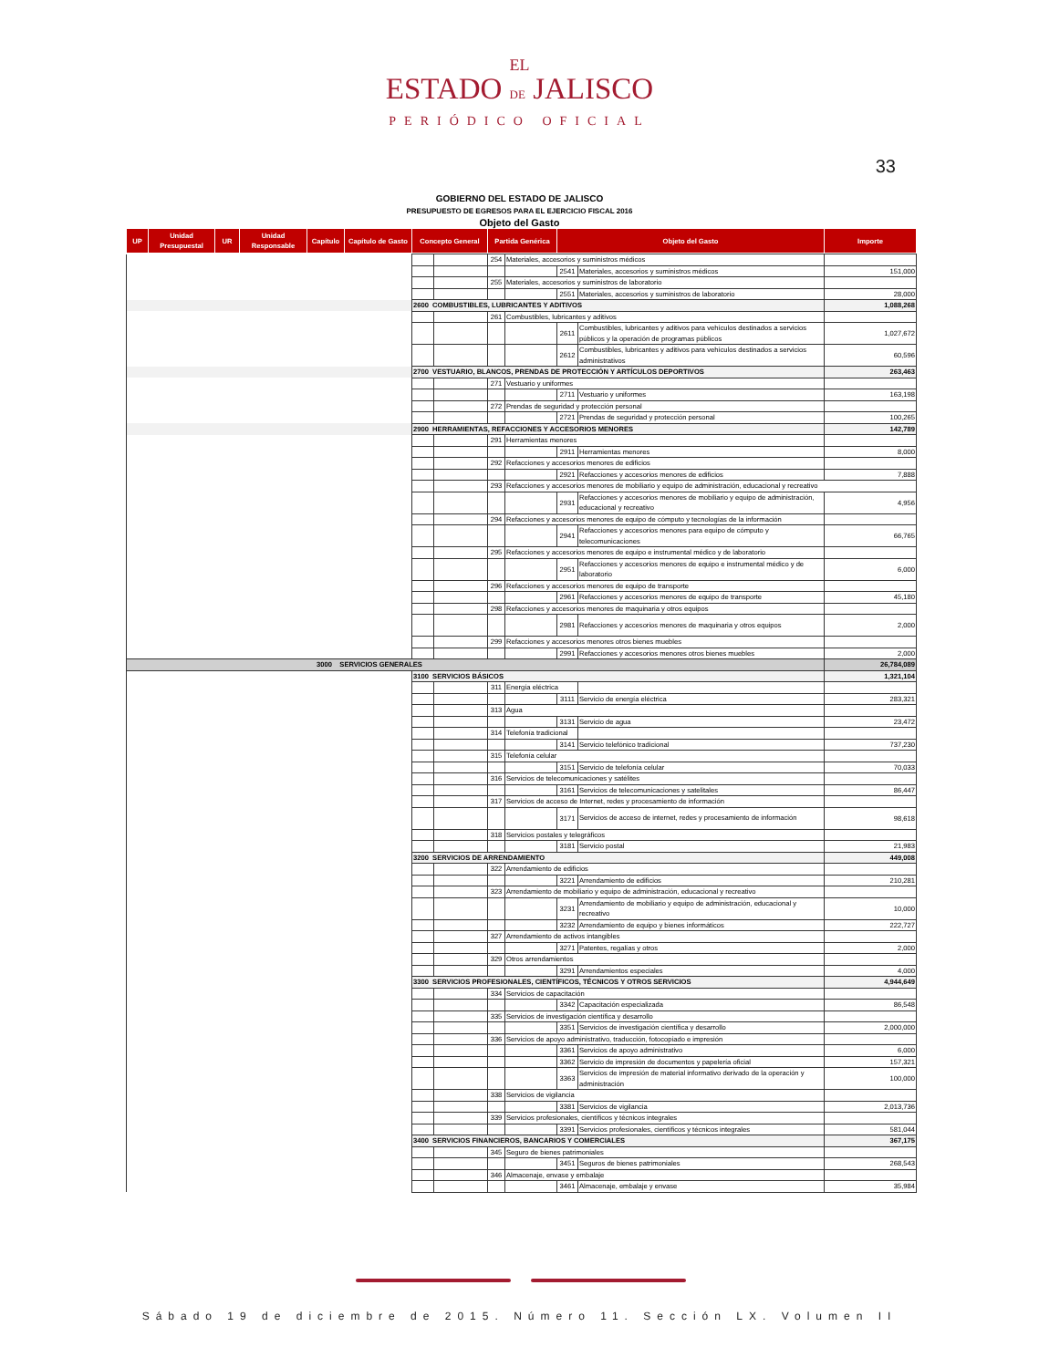EL
ESTADO DE JALISCO
PERIÓDICO OFICIAL
33
GOBIERNO DEL ESTADO DE JALISCO
PRESUPUESTO DE EGRESOS PARA EL EJERCICIO FISCAL 2016
Objeto del Gasto
| UP | Unidad Presupuestal | UR | Unidad Responsable | Capítulo | Capítulo de Gasto | Concepto General | Partida Genérica | Objeto del Gasto | Importe |
| | | | 254 | Materiales, accesorios y suministros médicos | | | |
| | | | | | 2541 | Materiales, accesorios y suministros médicos | 151,000 |
| | | | 255 | Materiales, accesorios y suministros de laboratorio | | | |
| | | | | | 2551 | Materiales, accesorios y suministros de laboratorio | 28,000 |
| | 2600 COMBUSTIBLES, LUBRICANTES Y ADITIVOS | | | | | | 1,088,268 |
| | | | 261 | Combustibles, lubricantes y aditivos | | | |
| | | | | | 2611 | Combustibles, lubricantes y aditivos para vehículos destinados a servicios públicos y la operación de programas públicos | 1,027,672 |
| | | | | | 2612 | Combustibles, lubricantes y aditivos para vehículos destinados a servicios administrativos | 60,596 |
| | 2700 VESTUARIO, BLANCOS, PRENDAS DE PROTECCIÓN Y ARTÍCULOS DEPORTIVOS | | | | | | 263,463 |
| | | | 271 | Vestuario y uniformes | | | |
| | | | | | 2711 | Vestuario y uniformes | 163,198 |
| | | | 272 | Prendas de seguridad y protección personal | | | |
| | | | | | 2721 | Prendas de seguridad y protección personal | 100,265 |
| | 2900 HERRAMIENTAS, REFACCIONES Y ACCESORIOS MENORES | | | | | | 142,789 |
| | | | 291 | Herramientas menores | | | |
| | | | | | 2911 | Herramientas menores | 8,000 |
| | | | 292 | Refacciones y accesorios menores de edificios | | | |
| | | | | | 2921 | Refacciones y accesorios menores de edificios | 7,888 |
| | | | 293 | Refacciones y accesorios menores de mobiliario y equipo de administración, educacional y recreativo | | | |
| | | | | | 2931 | Refacciones y accesorios menores de mobiliario y equipo de administración, educacional y recreativo | 4,956 |
| | | | 294 | Refacciones y accesorios menores de equipo de cómputo y tecnologías de la información | | | |
| | | | | | 2941 | Refacciones y accesorios menores para equipo de cómputo y telecomunicaciones | 66,765 |
| | | | 295 | Refacciones y accesorios menores de equipo e instrumental médico y de laboratorio | | | |
| | | | | | 2951 | Refacciones y accesorios menores de equipo e instrumental médico y de laboratorio | 6,000 |
| | | | 296 | Refacciones y accesorios menores de equipo de transporte | | | |
| | | | | | 2961 | Refacciones y accesorios menores de equipo de transporte | 45,180 |
| | | | 298 | Refacciones y accesorios menores de maquinaria y otros equipos | | | |
| | | | | | 2981 | Refacciones y accesorios menores de maquinaria y otros equipos | 2,000 |
| | | | 299 | Refacciones y accesorios menores otros bienes muebles | | | |
| | | | | | 2991 | Refacciones y accesorios menores otros bienes muebles | 2,000 |
| 3000 SERVICIOS GENERALES | | | | | | | 26,784,089 |
| | 3100 SERVICIOS BÁSICOS | | | | | | 1,321,104 |
| | | | 311 | Energía eléctrica | | | |
| | | | | | 3111 | Servicio de energía eléctrica | 283,321 |
| | | | 313 | Agua | | | |
| | | | | | 3131 | Servicio de agua | 23,472 |
| | | | 314 | Telefonía tradicional | | | |
| | | | | | 3141 | Servicio telefónico tradicional | 737,230 |
| | | | 315 | Telefonía celular | | | |
| | | | | | 3151 | Servicio de telefonía celular | 70,033 |
| | | | 316 | Servicios de telecomunicaciones y satélites | | | |
| | | | | | 3161 | Servicios de telecomunicaciones y satelitales | 86,447 |
| | | | 317 | Servicios de acceso de Internet, redes y procesamiento de información | | | |
| | | | | | 3171 | Servicios de acceso de internet, redes y procesamiento de información | 98,618 |
| | | | 318 | Servicios postales y telegráficos | | | |
| | | | | | 3181 | Servicio postal | 21,983 |
| | 3200 SERVICIOS DE ARRENDAMIENTO | | | | | | 449,008 |
| | | | 322 | Arrendamiento de edificios | | | |
| | | | | | 3221 | Arrendamiento de edificios | 210,281 |
| | | | 323 | Arrendamiento de mobiliario y equipo de administración, educacional y recreativo | | | |
| | | | | | 3231 | Arrendamiento de mobiliario y equipo de administración, educacional y recreativo | 10,000 |
| | | | | | 3232 | Arrendamiento de equipo y bienes informáticos | 222,727 |
| | | | 327 | Arrendamiento de activos intangibles | | | |
| | | | | | 3271 | Patentes, regalías y otros | 2,000 |
| | | | 329 | Otros arrendamientos | | | |
| | | | | | 3291 | Arrendamientos especiales | 4,000 |
| | 3300 SERVICIOS PROFESIONALES, CIENTÍFICOS, TÉCNICOS Y OTROS SERVICIOS | | | | | | 4,944,649 |
| | | | 334 | Servicios de capacitación | | | |
| | | | | | 3342 | Capacitación especializada | 86,548 |
| | | | 335 | Servicios de investigación científica y desarrollo | | | |
| | | | | | 3351 | Servicios de investigación científica y desarrollo | 2,000,000 |
| | | | 336 | Servicios de apoyo administrativo, traducción, fotocopiado e impresión | | | |
| | | | | | 3361 | Servicios de apoyo administrativo | 6,000 |
| | | | | | 3362 | Servicio de impresión de documentos y papelería oficial | 157,321 |
| | | | | | 3363 | Servicios de impresión de material informativo derivado de la operación y administración | 100,000 |
| | | | 338 | Servicios de vigilancia | | | |
| | | | | | 3381 | Servicios de vigilancia | 2,013,736 |
| | | | 339 | Servicios profesionales, científicos y técnicos integrales | | | |
| | | | | | 3391 | Servicios profesionales, científicos y técnicos integrales | 581,044 |
| | 3400 SERVICIOS FINANCIEROS, BANCARIOS Y COMERCIALES | | | | | | 367,175 |
| | | | 345 | Seguro de bienes patrimoniales | | | |
| | | | | | 3451 | Seguros de bienes patrimoniales | 268,543 |
| | | | 346 | Almacenaje, envase y embalaje | | | |
| | | | | | 3461 | Almacenaje, embalaje y envase | 35,984 |
Sábado 19 de diciembre de 2015. Número 11. Sección LX. Volumen II